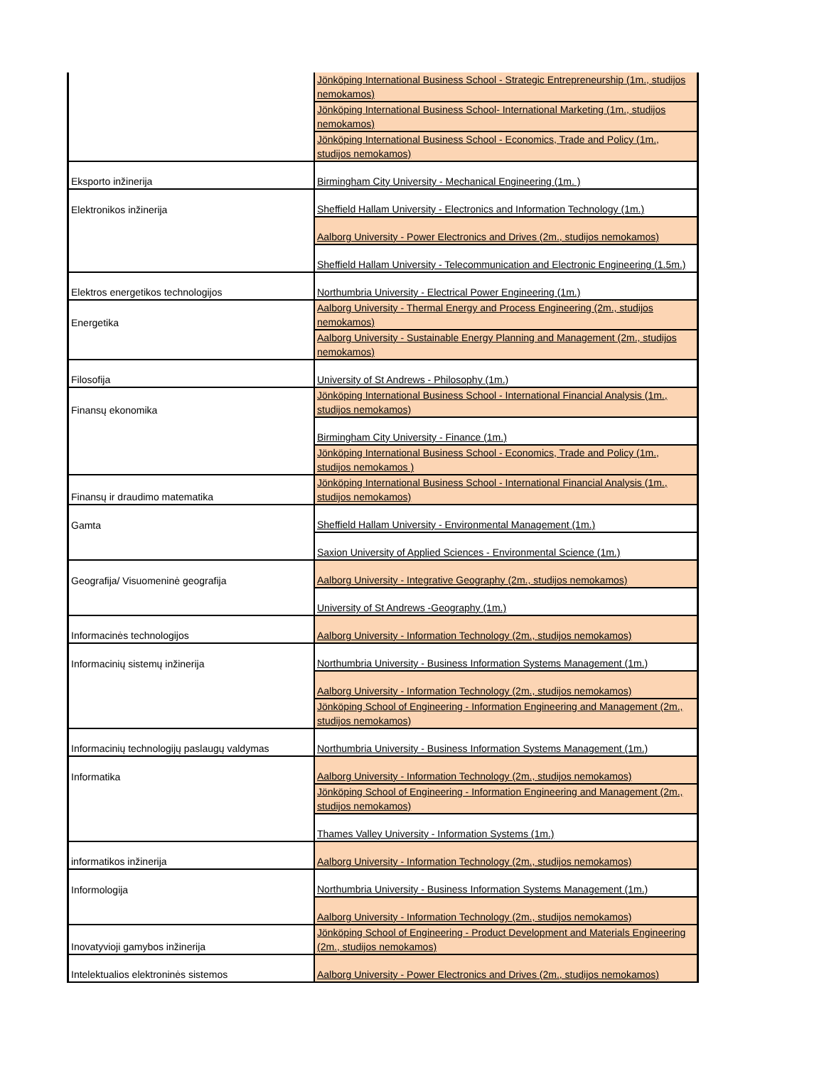| | Jönköping International Business School - Strategic Entrepreneurship (1m., studijos nemokamos) |
| | Jönköping International Business School- International Marketing (1m., studijos nemokamos) |
| | Jönköping International Business School - Economics, Trade and Policy (1m., studijos nemokamos) |
| Eksporto inžinerija | Birmingham City University - Mechanical Engineering (1m. ) |
| Elektronikos inžinerija | Sheffield Hallam University - Electronics and Information Technology (1m.) |
| | Aalborg University - Power Electronics and Drives (2m., studijos nemokamos) |
| | Sheffield Hallam University - Telecommunication and Electronic Engineering (1.5m.) |
| Elektros energetikos technologijos | Northumbria University - Electrical Power Engineering (1m.) |
| Energetika | Aalborg University - Thermal Energy and Process Engineering (2m., studijos nemokamos) |
| | Aalborg University - Sustainable Energy Planning and Management (2m., studijos nemokamos) |
| Filosofija | University of St Andrews - Philosophy (1m.) |
| Finansų ekonomika | Jönköping International Business School - International Financial Analysis (1m., studijos nemokamos) |
| | Birmingham City University - Finance (1m.) |
| | Jönköping International Business School - Economics, Trade and Policy (1m., studijos nemokamos ) |
| Finansų ir draudimo matematika | Jönköping International Business School - International Financial Analysis (1m., studijos nemokamos) |
| Gamta | Sheffield Hallam University - Environmental Management (1m.) |
| | Saxion University of Applied Sciences - Environmental Science (1m.) |
| Geografija/ Visuomeninė geografija | Aalborg University - Integrative Geography (2m., studijos nemokamos) |
| | University of St Andrews -Geography (1m.) |
| Informacinės technologijos | Aalborg University - Information Technology (2m., studijos nemokamos) |
| Informacinių sistemų inžinerija | Northumbria University - Business Information Systems Management (1m.) |
| | Aalborg University - Information Technology (2m., studijos nemokamos) |
| | Jönköping School of Engineering - Information Engineering and Management (2m., studijos nemokamos) |
| Informacinių technologijų paslaugų valdymas | Northumbria University - Business Information Systems Management (1m.) |
| Informatika | Aalborg University - Information Technology (2m., studijos nemokamos) |
| | Jönköping School of Engineering - Information Engineering and Management (2m., studijos nemokamos) |
| | Thames Valley University - Information Systems (1m.) |
| informatikos inžinerija | Aalborg University - Information Technology (2m., studijos nemokamos) |
| Informologija | Northumbria University - Business Information Systems Management (1m.) |
| | Aalborg University - Information Technology (2m., studijos nemokamos) |
| Inovatyvioji gamybos inžinerija | Jönköping School of Engineering - Product Development and Materials Engineering (2m., studijos nemokamos) |
| Intelektualios elektroninės sistemos | Aalborg University - Power Electronics and Drives (2m., studijos nemokamos) |